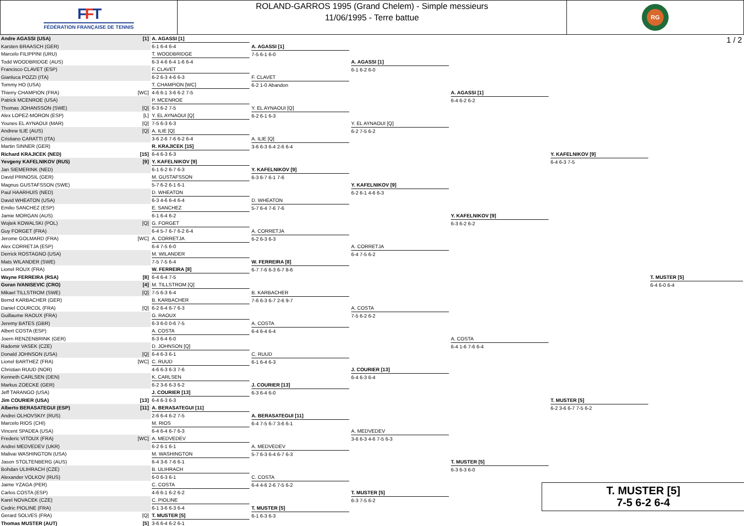FFT
FÉDÉRATION FRANÇAISE DE TENNIS
ROLAND-GARROS 1995 (Grand Chelem) - Simple messieurs
11/06/1995 - Terre battue
RG
1 / 2
| Andre AGASSI (USA) | [1] | A. AGASSI [1] 6-1 6-4 6-4 | A. AGASSI [1] 7-5 6-1 6-0 | A. AGASSI [1] 6-1 6-2 6-0 | A. AGASSI [1] 6-4 6-2 6-2 | Y. KAFELNIKOV [9] 6-4 6-3 7-5 | T. MUSTER [5] 6-4 6-0 6-4 |
| Karsten BRAASCH (GER) | | | | | | | |
| Marcelo FILIPPINI (URU) | | T. WOODBRIDGE 6-3 4-6 6-4 1-6 6-4 | | | | | |
| Todd WOODBRIDGE (AUS) | | | | | | | |
| Francisco CLAVET (ESP) | | F. CLAVET 6-2 6-3 4-6 6-3 | F. CLAVET 6-2 1-0 Abandon | | | | |
| Gianluca POZZI (ITA) | | | | | | | |
| Tommy HO (USA) | | T. CHAMPION [WC] 4-6 6-1 3-6 6-2 7-5 | | | | | |
| Thierry CHAMPION (FRA) | [WC] | | | | | | |
| Patrick MCENROE (USA) | | P. MCENROE 6-3 6-2 7-5 | Y. EL AYNAOUI [Q] 6-2 6-1 6-3 | Y. EL AYNAOUI [Q] 6-2 7-5 6-2 | | | |
| Thomas JOHANSSON (SWE) | [Q] | | | | | | |
| Alex LOPEZ-MORON (ESP) | [L] | Y. EL AYNAOUI [Q] 7-5 6-3 6-3 | | | | | |
| Younes EL AYNAOUI (MAR) | [Q] | | | | | | |
| Andrew ILIE (AUS) | [Q] | A. ILIE [Q] 3-6 2-6 7-6 6-2 6-4 | A. ILIE [Q] 3-6 6-3 6-4 2-6 6-4 | | | | |
| Cristiano CARATTI (ITA) | | | | | | | |
| Martin SINNER (GER) | | R. KRAJICEK [15] 6-4 6-3 6-3 | | | | | |
| Richard KRAJICEK (NED) | [15] | | | | | | |
| Yevgeny KAFELNIKOV (RUS) | [9] | Y. KAFELNIKOV [9] 6-1 6-2 6-7 6-3 | Y. KAFELNIKOV [9] 6-3 6-7 6-1 7-6 | Y. KAFELNIKOV [9] 6-2 6-1 4-6 6-3 | Y. KAFELNIKOV [9] 6-3 6-2 6-2 | | |
| Jan SIEMERINK (NED) | | | | | | | |
| David PRINOSIL (GER) | | M. GUSTAFSSON 5-7 6-2 6-1 6-1 | | | | | |
| Magnus GUSTAFSSON (SWE) | | | | | | | |
| Paul HAARHUIS (NED) | | D. WHEATON 6-3 4-6 6-4 6-4 | D. WHEATON 5-7 6-4 7-6 7-6 | | | | |
| David WHEATON (USA) | | | | | | | |
| Emilio SANCHEZ (ESP) | | E. SANCHEZ 6-1 6-4 6-2 | | | | | |
| Jamie MORGAN (AUS) | | | | | | | |
| Wojtek KOWALSKI (POL) | [Q] | G. FORGET 6-4 5-7 6-7 6-2 6-4 | A. CORRETJA 6-2 6-3 6-3 | A. CORRETJA 6-4 7-5 6-2 | | | |
| Guy FORGET (FRA) | | | | | | | |
| Jerome GOLMARD (FRA) | [WC] | A. CORRETJA 6-4 7-5 6-0 | | | | | |
| Alex CORRETJA (ESP) | | | | | | | |
| Derrick ROSTAGNO (USA) | | M. WILANDER 7-5 7-5 6-4 | W. FERREIRA [8] 6-7 7-6 6-3 6-7 8-6 | | | | |
| Mats WILANDER (SWE) | | | | | | | |
| Lionel ROUX (FRA) | | W. FERREIRA [8] 6-4 6-4 7-5 | | | | | |
| Wayne FERREIRA (RSA) | [8] | | | | | | |
| Goran IVANISEVIC (CRO) | [4] | M. TILLSTROM [Q] 7-5 6-3 6-4 | B. KARBACHER 7-6 6-3 6-7 2-6 9-7 | A. COSTA 7-5 6-2 6-2 | A. COSTA 6-4 1-6 7-6 6-4 | T. MUSTER [5] 6-2 3-6 6-7 7-5 6-2 | |
| Mikael TILLSTROM (SWE) | [Q] | | | | | | |
| Bernd KARBACHER (GER) | | B. KARBACHER 6-2 6-4 6-7 6-3 | | | | | |
| Daniel COURCOL (FRA) | [Q] | | | | | | |
| Guillaume RAOUX (FRA) | | G. RAOUX 6-3 6-0 0-6 7-5 | A. COSTA 6-4 6-4 6-4 | | | | |
| Jeremy BATES (GBR) | | | | | | | |
| Albert COSTA (ESP) | | A. COSTA 6-3 6-4 6-0 | | | | | |
| Joern RENZENBRINK (GER) | | | | | | | |
| Radomir VASEK (CZE) | | D. JOHNSON [Q] 6-4 6-3 6-1 | C. RUUD 6-1 6-4 6-3 | J. COURIER [13] 6-4 6-3 6-4 | | | |
| Donald JOHNSON (USA) | [Q] | | | | | | |
| Lionel BARTHEZ (FRA) | [WC] | C. RUUD 4-6 6-3 6-3 7-6 | | | | | |
| Christian RUUD (NOR) | | | | | | | |
| Kenneth CARLSEN (DEN) | | K. CARLSEN 6-2 3-6 6-3 6-2 | J. COURIER [13] 6-3 6-4 6-0 | | | | |
| Markus ZOECKE (GER) | | | | | | | |
| Jeff TARANGO (USA) | | J. COURIER [13] 6-4 6-3 6-3 | | | | | |
| Jim COURIER (USA) | [13] | | | | | | |
| Alberto BERASATEGUI (ESP) | [11] | A. BERASATEGUI [11] 2-6 6-4 6-2 7-5 | A. BERASATEGUI [11] 6-4 7-5 6-7 3-6 6-1 | A. MEDVEDEV 3-6 6-3 4-6 7-5 6-3 | T. MUSTER [5] 6-3 6-3 6-0 | | |
| Andrei OLHOVSKIY (RUS) | | | | | | | |
| Marcelo RIOS (CHI) | | M. RIOS 6-4 6-4 6-7 6-3 | | | | | |
| Vincent SPADEA (USA) | | | | | | | |
| Frederic VITOUX (FRA) | [WC] | A. MEDVEDEV 6-2 6-1 6-1 | A. MEDVEDEV 5-7 6-3 6-4 6-7 6-3 | | | | |
| Andrei MEDVEDEV (UKR) | | | | | | | |
| Malivai WASHINGTON (USA) | | M. WASHINGTON 6-4 3-6 7-6 6-1 | | | | | |
| Jason STOLTENBERG (AUS) | | | | | | | |
| Bohdan ULIHRACH (CZE) | | B. ULIHRACH 6-0 6-3 6-1 | C. COSTA 6-4 4-6 2-6 7-5 6-2 | T. MUSTER [5] 6-3 7-5 6-2 | | | |
| Alexander VOLKOV (RUS) | | | | | | | |
| Jaime YZAGA (PER) | | C. COSTA 4-6 6-1 6-2 6-2 | | | | | |
| Carlos COSTA (ESP) | | | | | | | |
| Karel NOVACEK (CZE) | | C. PIOLINE 6-1 3-6 6-3 6-4 | T. MUSTER [5] 6-1 6-3 6-3 | | | | |
| Cedric PIOLINE (FRA) | | | | | | | |
| Gerard SOLVES (FRA) | [Q] | T. MUSTER [5] 3-6 6-4 6-2 6-1 | | | | | |
| Thomas MUSTER (AUT) | [5] | | | | | | |
T. MUSTER [5]
7-5 6-2 6-4